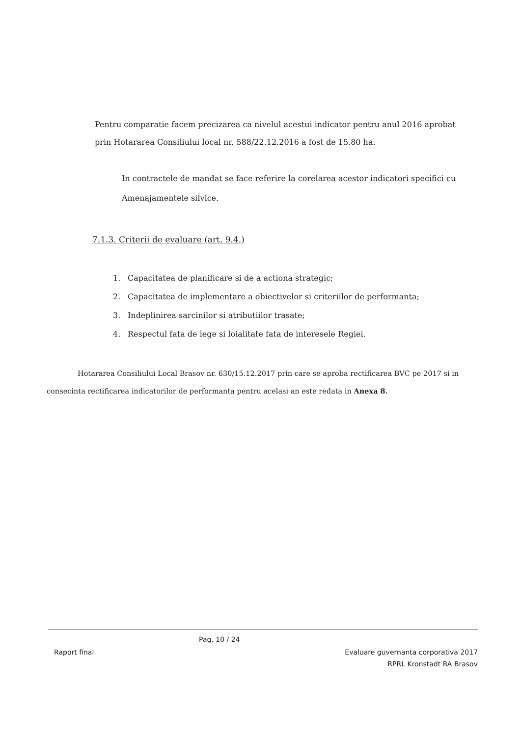Pentru comparatie facem precizarea ca nivelul acestui indicator pentru anul 2016 aprobat prin Hotararea Consiliului local nr. 588/22.12.2016 a fost de 15.80 ha.
In contractele de mandat se face referire la corelarea acestor indicatori specifici cu Amenajamentele silvice.
7.1.3. Criterii de evaluare (art. 9.4.)
1. Capacitatea de planificare si de a actiona strategic;
2. Capacitatea de implementare a obiectivelor si criteriilor de performanta;
3. Indeplinirea sarcinilor si atributiilor trasate;
4. Respectul fata de lege si loialitate fata de interesele Regiei.
Hotararea Consiliului Local Brasov nr. 630/15.12.2017 prin care se aproba rectificarea BVC pe 2017 si in consecinta rectificarea indicatorilor de performanta pentru acelasi an este redata in Anexa 8.
Raport final
Pag. 10 / 24
Evaluare guvernanta corporativa 2017
RPRL Kronstadt RA Brasov